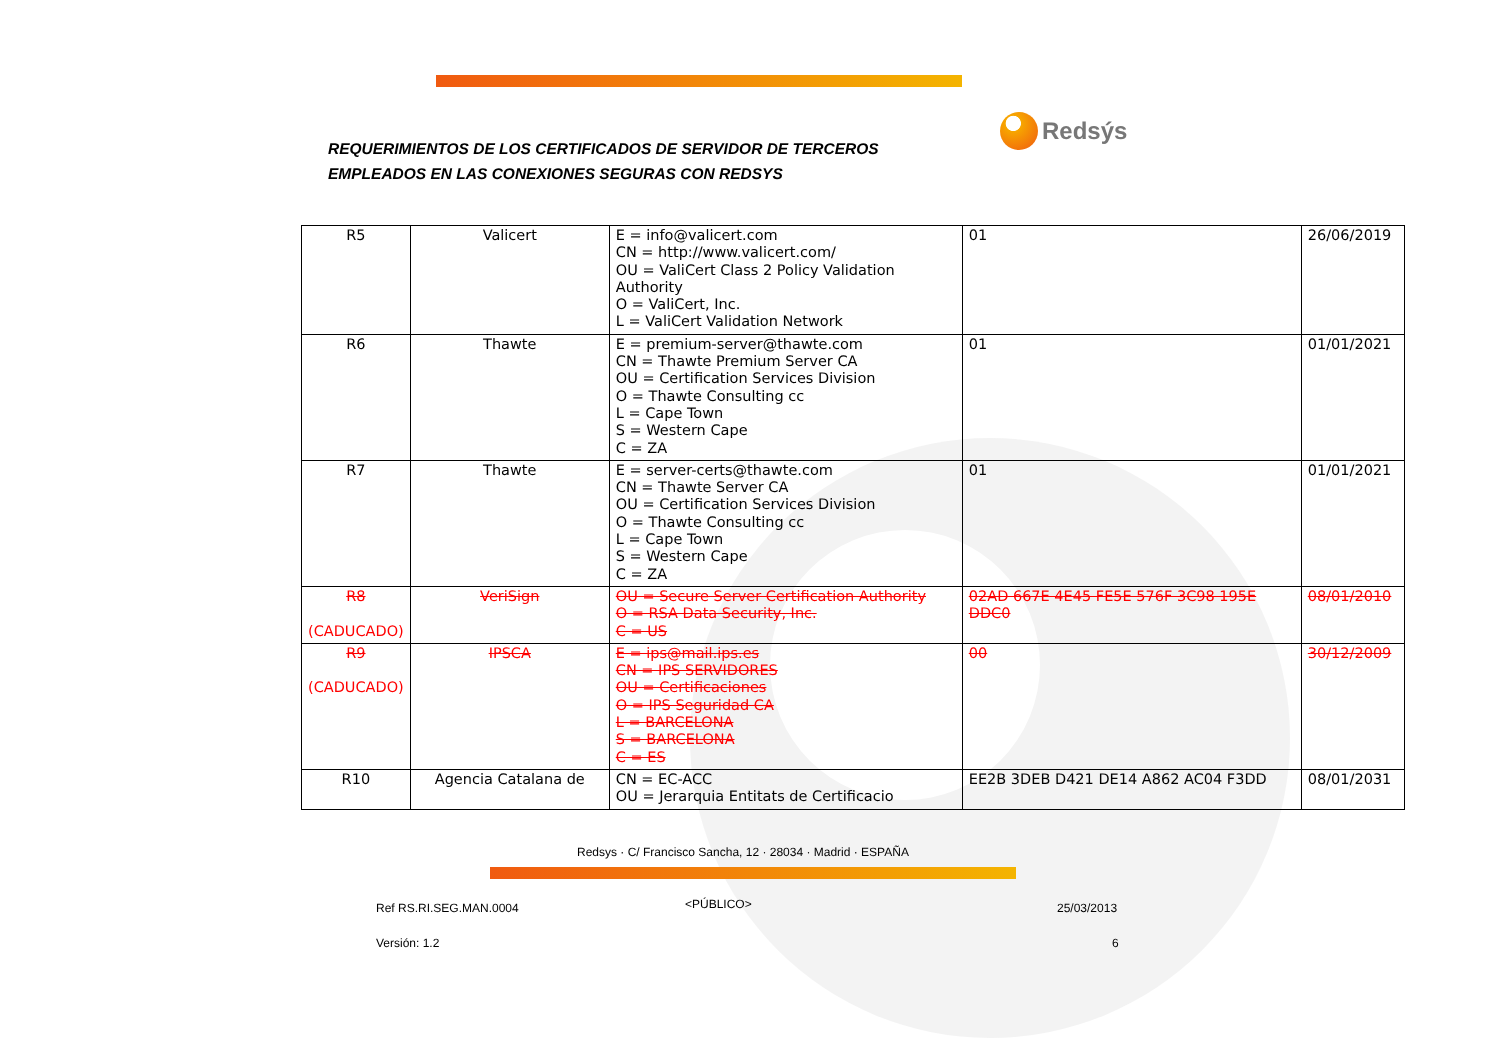REQUERIMIENTOS DE LOS CERTIFICADOS DE SERVIDOR DE TERCEROS
EMPLEADOS EN LAS CONEXIONES SEGURAS CON REDSYS
Redsýs
| R5 | Valicert | E = info@valicert.com CN = http://www.valicert.com/ OU = ValiCert Class 2 Policy Validation Authority O = ValiCert, Inc. L = ValiCert Validation Network | 01 | 26/06/2019 |
| R6 | Thawte | E = premium-server@thawte.com CN = Thawte Premium Server CA OU = Certification Services Division O = Thawte Consulting cc L = Cape Town S = Western Cape C = ZA | 01 | 01/01/2021 |
| R7 | Thawte | E = server-certs@thawte.com CN = Thawte Server CA OU = Certification Services Division O = Thawte Consulting cc L = Cape Town S = Western Cape C = ZA | 01 | 01/01/2021 |
| R8 (CADUCADO) | VeriSign | OU = Secure Server Certification Authority O = RSA Data Security, Inc. C = US | 02AD 667E 4E45 FE5E 576F 3C98 195E DDC0 | 08/01/2010 |
| R9 (CADUCADO) | IPSCA | E = ips@mail.ips.es CN = IPS SERVIDORES OU = Certificaciones O = IPS Seguridad CA L = BARCELONA S = BARCELONA C = ES | 00 | 30/12/2009 |
| R10 | Agencia Catalana de | CN = EC-ACC OU = Jerarquia Entitats de Certificacio | EE2B 3DEB D421 DE14 A862 AC04 F3DD | 08/01/2031 |
Redsys · C/ Francisco Sancha, 12 · 28034 · Madrid · ESPAÑA
Ref RS.RI.SEG.MAN.0004 <PÚBLICO> 25/03/2013
Versión: 1.2 6